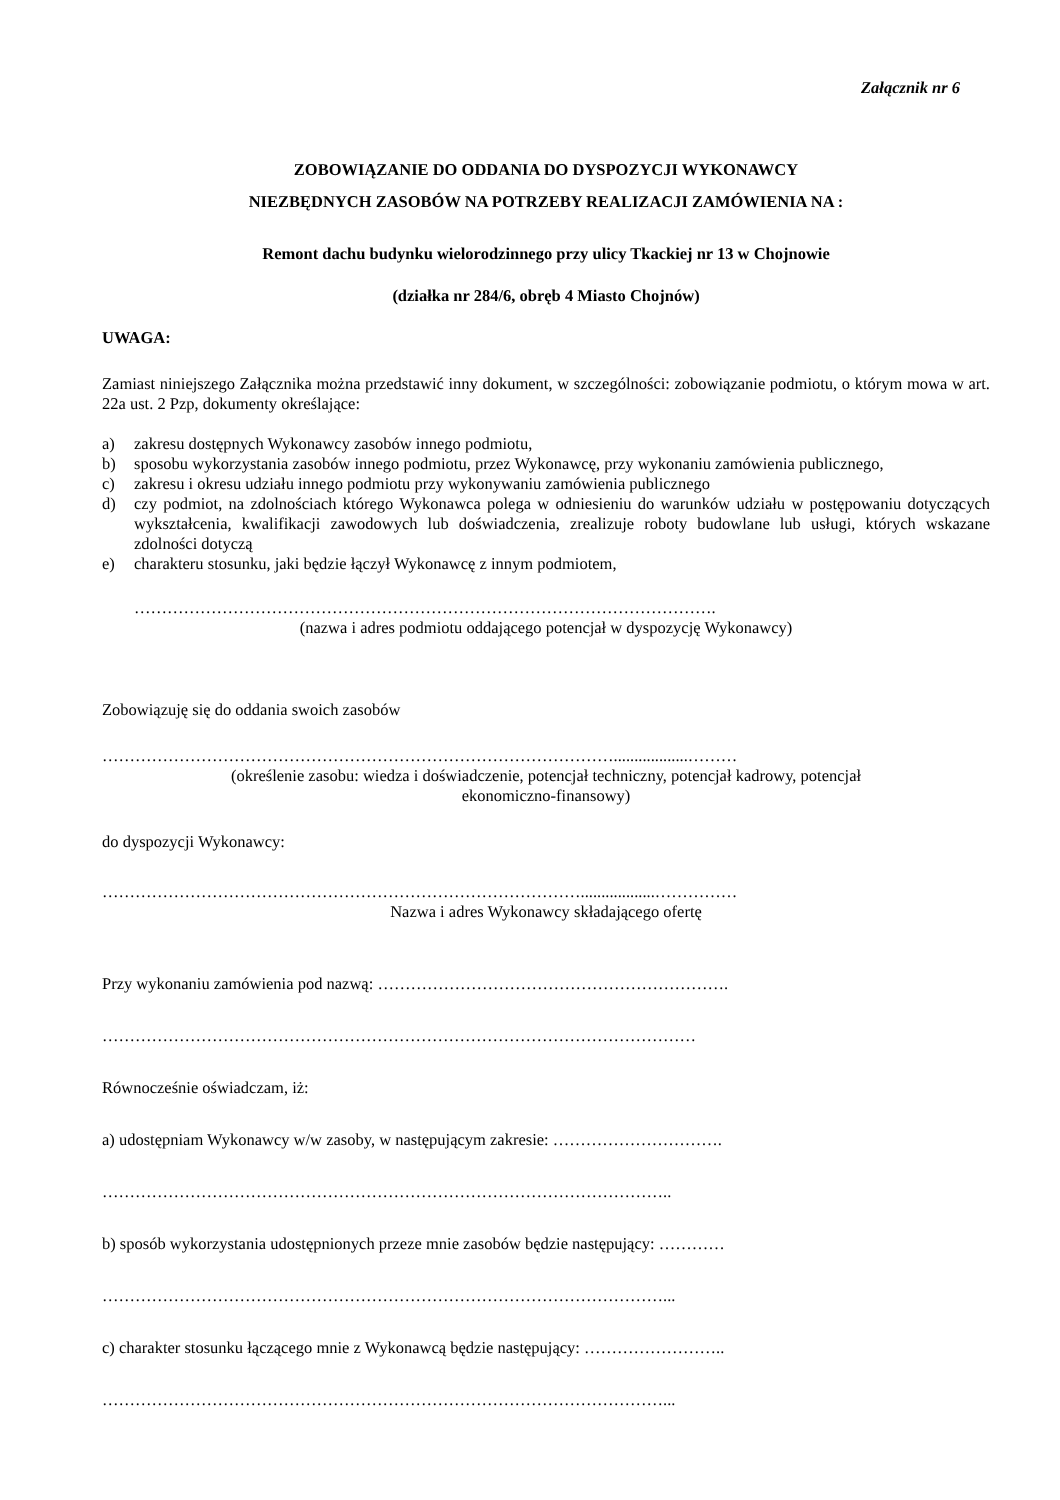Załącznik nr 6
ZOBOWIĄZANIE DO ODDANIA DO DYSPOZYCJI WYKONAWCY
NIEZBĘDNYCH ZASOBÓW NA POTRZEBY REALIZACJI ZAMÓWIENIA NA :
Remont dachu budynku wielorodzinnego przy ulicy Tkackiej nr 13 w Chojnowie
(działka nr 284/6, obręb 4 Miasto Chojnów)
UWAGA:
Zamiast niniejszego Załącznika można przedstawić inny dokument, w szczególności: zobowiązanie podmiotu, o którym mowa w art. 22a ust. 2 Pzp, dokumenty określające:
a) zakresu dostępnych Wykonawcy zasobów innego podmiotu,
b) sposobu wykorzystania zasobów innego podmiotu, przez Wykonawcę, przy wykonaniu zamówienia publicznego,
c) zakresu i okresu udziału innego podmiotu przy wykonywaniu zamówienia publicznego
d) czy podmiot, na zdolnościach którego Wykonawca polega w odniesieniu do warunków udziału w postępowaniu dotyczących wykształcenia, kwalifikacji zawodowych lub doświadczenia, zrealizuje roboty budowlane lub usługi, których wskazane zdolności dotyczą
e) charakteru stosunku, jaki będzie łączył Wykonawcę z innym podmiotem,
…………………………………………………………………………………………….
(nazwa i adres podmiotu oddającego potencjał w dyspozycję Wykonawcy)
Zobowiązuję się do oddania swoich zasobów
…………………………………………………………………………………..................………
(określenie zasobu: wiedza i doświadczenie, potencjał techniczny, potencjał kadrowy, potencjał
ekonomiczno-finansowy)
do dyspozycji Wykonawcy:
……………………………………………………………………………..................……………
Nazwa i adres Wykonawcy składającego ofertę
Przy wykonaniu zamówienia pod nazwą: ……………………………………………………….
………………………………………………………………………………………………
Równocześnie oświadczam, iż:
a) udostępniam Wykonawcy w/w zasoby, w następującym zakresie: ………………………….
…………………………………………………………………………………………..
b) sposób wykorzystania udostępnionych przeze mnie zasobów będzie następujący: …………
…………………………………………………………………………………………...
c) charakter stosunku łączącego mnie z Wykonawcą będzie następujący: ……………………..
…………………………………………………………………………………………...